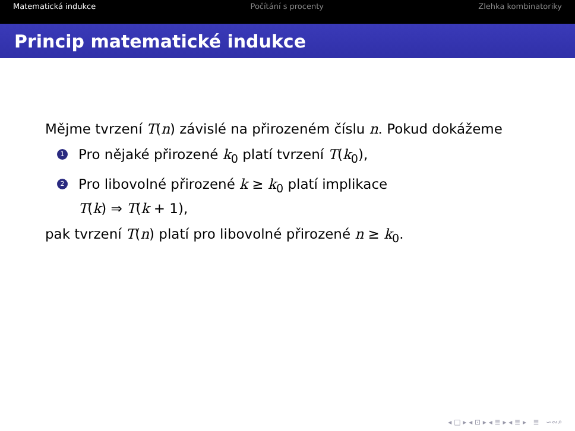Matematická indukce Počítání s procenty Zlehka kombinatoriky
Princip matematické indukce
Mějme tvrzení T(n) závislé na přirozeném číslu n. Pokud dokážeme
1 Pro nějaké přirozené k<sub>0</sub> platí tvrzení T(k<sub>0</sub>),
2 Pro libovolné přirozené k ≥ k<sub>0</sub> platí implikace
T(k) ⇒ T(k + 1),
pak tvrzení T(n) platí pro libovolné přirozené n ≥ k<sub>0</sub>.
◂ □ ▸ ◂ ⊡ ▸ ◂ ≣ ▸ ◂ ≣ ▸ ≣ ∽∾⌕